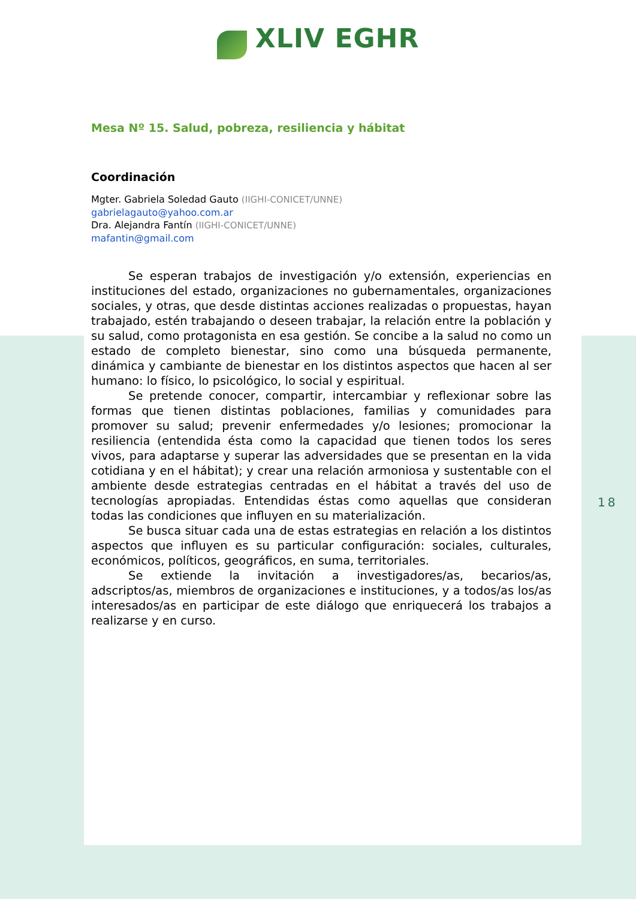XLIV EGHR
Mesa Nº 15. Salud, pobreza, resiliencia y hábitat
Coordinación
Mgter. Gabriela Soledad Gauto (IIGHI-CONICET/UNNE)
gabrielagauto@yahoo.com.ar
Dra. Alejandra Fantín (IIGHI-CONICET/UNNE)
mafantin@gmail.com
Se esperan trabajos de investigación y/o extensión, experiencias en instituciones del estado, organizaciones no gubernamentales, organizaciones sociales, y otras, que desde distintas acciones realizadas o propuestas, hayan trabajado, estén trabajando o deseen trabajar, la relación entre la población y su salud, como protagonista en esa gestión. Se concibe a la salud no como un estado de completo bienestar, sino como una búsqueda permanente, dinámica y cambiante de bienestar en los distintos aspectos que hacen al ser humano: lo físico, lo psicológico, lo social y espiritual.
Se pretende conocer, compartir, intercambiar y reflexionar sobre las formas que tienen distintas poblaciones, familias y comunidades para promover su salud; prevenir enfermedades y/o lesiones; promocionar la resiliencia (entendida ésta como la capacidad que tienen todos los seres vivos, para adaptarse y superar las adversidades que se presentan en la vida cotidiana y en el hábitat); y crear una relación armoniosa y sustentable con el ambiente desde estrategias centradas en el hábitat a través del uso de tecnologías apropiadas. Entendidas éstas como aquellas que consideran todas las condiciones que influyen en su materialización.
Se busca situar cada una de estas estrategias en relación a los distintos aspectos que influyen es su particular configuración: sociales, culturales, económicos, políticos, geográficos, en suma, territoriales.
Se extiende la invitación a investigadores/as, becarios/as, adscriptos/as, miembros de organizaciones e instituciones, y a todos/as los/as interesados/as en participar de este diálogo que enriquecerá los trabajos a realizarse y en curso.
18